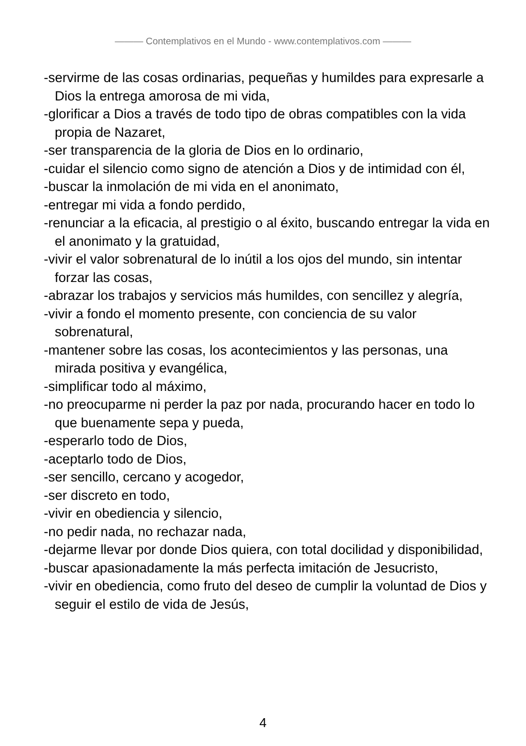——— Contemplativos en el Mundo - www.contemplativos.com ———
-servirme de las cosas ordinarias, pequeñas y humildes para expresarle a Dios la entrega amorosa de mi vida,
-glorificar a Dios a través de todo tipo de obras compatibles con la vida propia de Nazaret,
-ser transparencia de la gloria de Dios en lo ordinario,
-cuidar el silencio como signo de atención a Dios y de intimidad con él,
-buscar la inmolación de mi vida en el anonimato,
-entregar mi vida a fondo perdido,
-renunciar a la eficacia, al prestigio o al éxito, buscando entregar la vida en el anonimato y la gratuidad,
-vivir el valor sobrenatural de lo inútil a los ojos del mundo, sin intentar forzar las cosas,
-abrazar los trabajos y servicios más humildes, con sencillez y alegría,
-vivir a fondo el momento presente, con conciencia de su valor sobrenatural,
-mantener sobre las cosas, los acontecimientos y las personas, una mirada positiva y evangélica,
-simplificar todo al máximo,
-no preocuparme ni perder la paz por nada, procurando hacer en todo lo que buenamente sepa y pueda,
-esperarlo todo de Dios,
-aceptarlo todo de Dios,
-ser sencillo, cercano y acogedor,
-ser discreto en todo,
-vivir en obediencia y silencio,
-no pedir nada, no rechazar nada,
-dejarme llevar por donde Dios quiera, con total docilidad y disponibilidad,
-buscar apasionadamente la más perfecta imitación de Jesucristo,
-vivir en obediencia, como fruto del deseo de cumplir la voluntad de Dios y seguir el estilo de vida de Jesús,
4